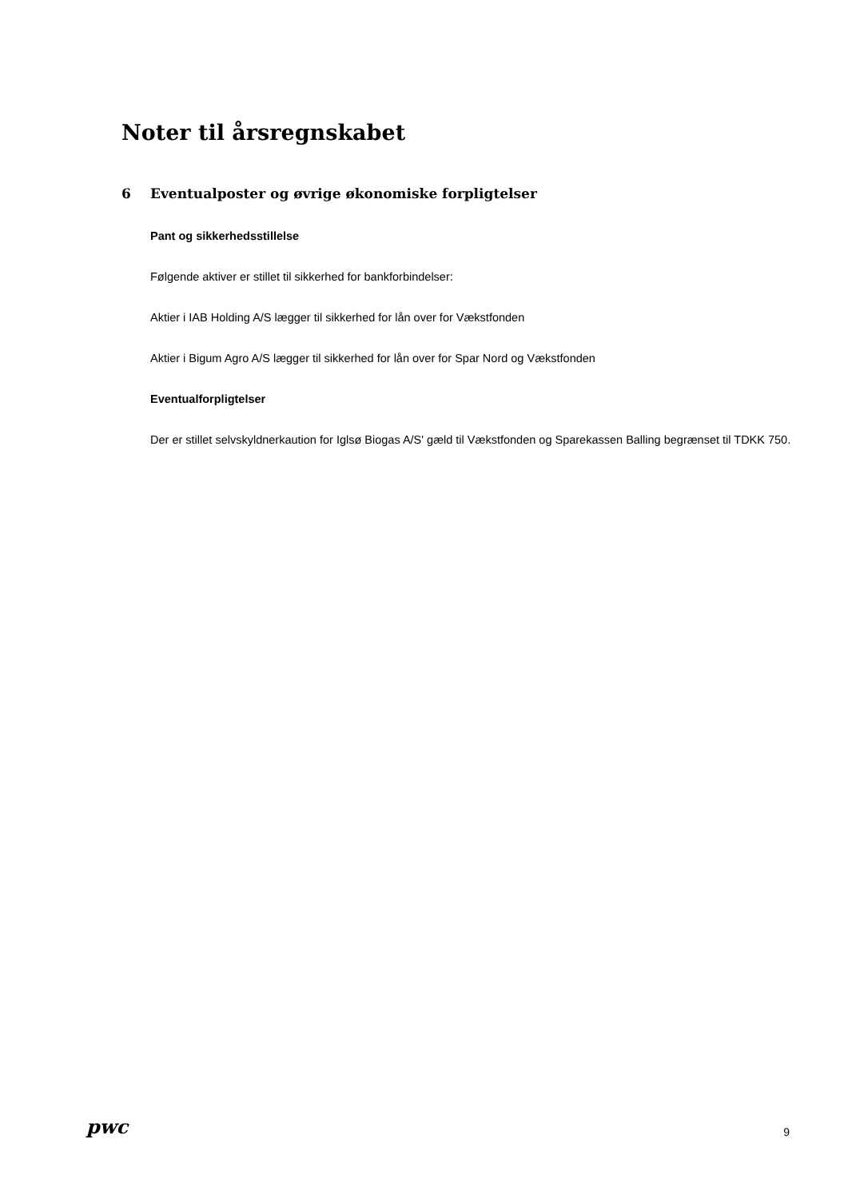Noter til årsregnskabet
6 Eventualposter og øvrige økonomiske forpligtelser
Pant og sikkerhedsstillelse
Følgende aktiver er stillet til sikkerhed for bankforbindelser:
Aktier i IAB Holding A/S lægger til sikkerhed for lån over for Vækstfonden
Aktier i Bigum Agro A/S lægger til sikkerhed for lån over for Spar Nord og Vækstfonden
Eventualforpligtelser
Der er stillet selvskyldnerkaution for Iglsø Biogas A/S' gæld til Vækstfonden og Sparekassen Balling begrænset til TDKK 750.
pwc
9